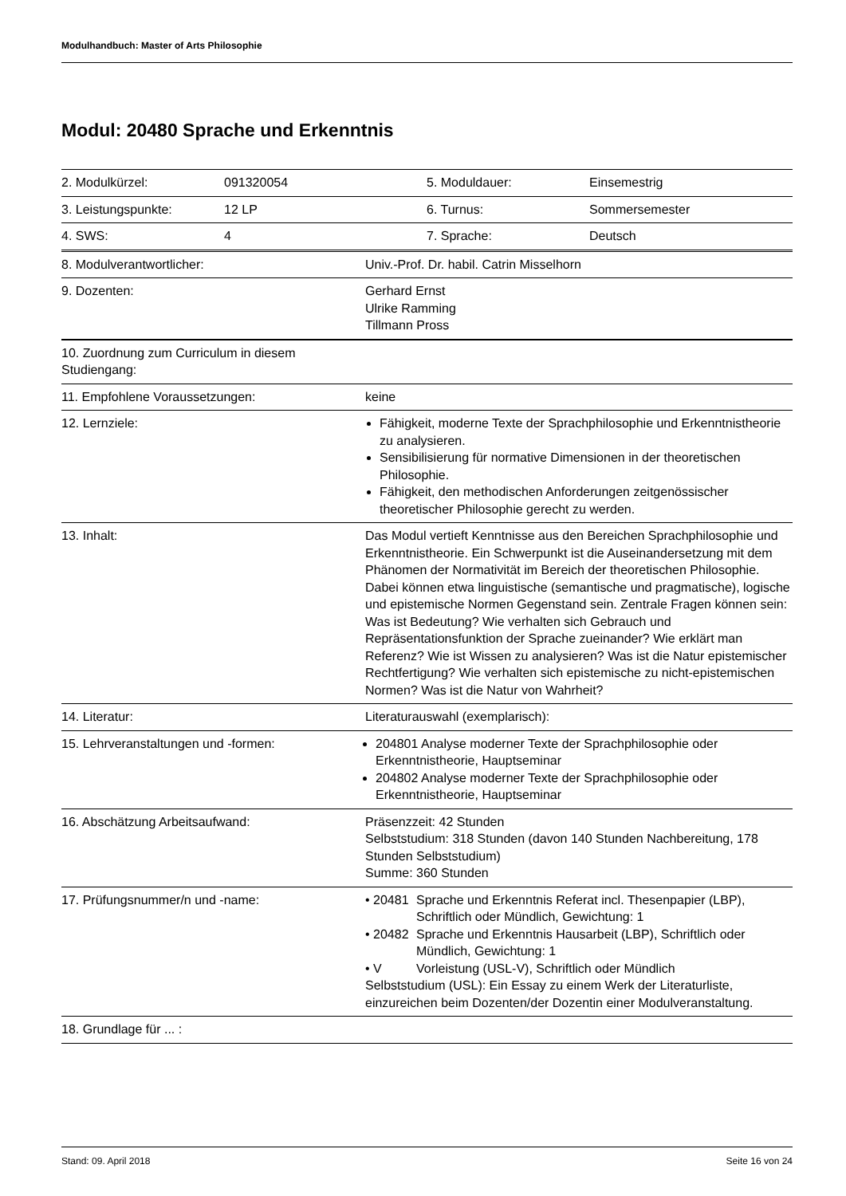Modulhandbuch: Master of Arts Philosophie
Modul: 20480 Sprache und Erkenntnis
| 2. Modulkürzel: | 091320054 | 5. Moduldauer: | Einsemestrig |
| 3. Leistungspunkte: | 12 LP | 6. Turnus: | Sommersemester |
| 4. SWS: | 4 | 7. Sprache: | Deutsch |
| 8. Modulverantwortlicher: | Univ.-Prof. Dr. habil. Catrin Misselhorn |
| 9. Dozenten: | Gerhard Ernst Ulrike Ramming Tillmann Pross |
| 10. Zuordnung zum Curriculum in diesem Studiengang: | |
| 11. Empfohlene Voraussetzungen: | keine |
| 12. Lernziele: | Fähigkeit, moderne Texte der Sprachphilosophie und Erkenntnistheorie zu analysieren. Sensibilisierung für normative Dimensionen in der theoretischen Philosophie. Fähigkeit, den methodischen Anforderungen zeitgenössischer theoretischer Philosophie gerecht zu werden. |
| 13. Inhalt: | Das Modul vertieft Kenntnisse aus den Bereichen Sprachphilosophie und Erkenntnistheorie. Ein Schwerpunkt ist die Auseinandersetzung mit dem Phänomen der Normativität im Bereich der theoretischen Philosophie. Dabei können etwa linguistische (semantische und pragmatische), logische und epistemische Normen Gegenstand sein. Zentrale Fragen können sein: Was ist Bedeutung? Wie verhalten sich Gebrauch und Repräsentationsfunktion der Sprache zueinander? Wie erklärt man Referenz? Wie ist Wissen zu analysieren? Was ist die Natur epistemischer Rechtfertigung? Wie verhalten sich epistemische zu nicht-epistemischen Normen? Was ist die Natur von Wahrheit? |
| 14. Literatur: | Literaturauswahl (exemplarisch): |
| 15. Lehrveranstaltungen und -formen: | 204801 Analyse moderner Texte der Sprachphilosophie oder Erkenntnistheorie, Hauptseminar 204802 Analyse moderner Texte der Sprachphilosophie oder Erkenntnistheorie, Hauptseminar |
| 16. Abschätzung Arbeitsaufwand: | Präsenzzeit: 42 Stunden Selbststudium: 318 Stunden (davon 140 Stunden Nachbereitung, 178 Stunden Selbststudium) Summe: 360 Stunden |
| 17. Prüfungsnummer/n und -name: | / • 20481 / Sprache und Erkenntnis Referat incl. Thesenpapier (LBP), Schriftlich oder Mündlich, Gewichtung: 1 / / • 20482 / Sprache und Erkenntnis Hausarbeit (LBP), Schriftlich oder Mündlich, Gewichtung: 1 / / • V / Vorleistung (USL-V), Schriftlich oder Mündlich / Selbststudium (USL): Ein Essay zu einem Werk der Literaturliste, einzureichen beim Dozenten/der Dozentin einer Modulveranstaltung. |
| 18. Grundlage für ... : | |
Stand: 09. April 2018 Seite 16 von 24